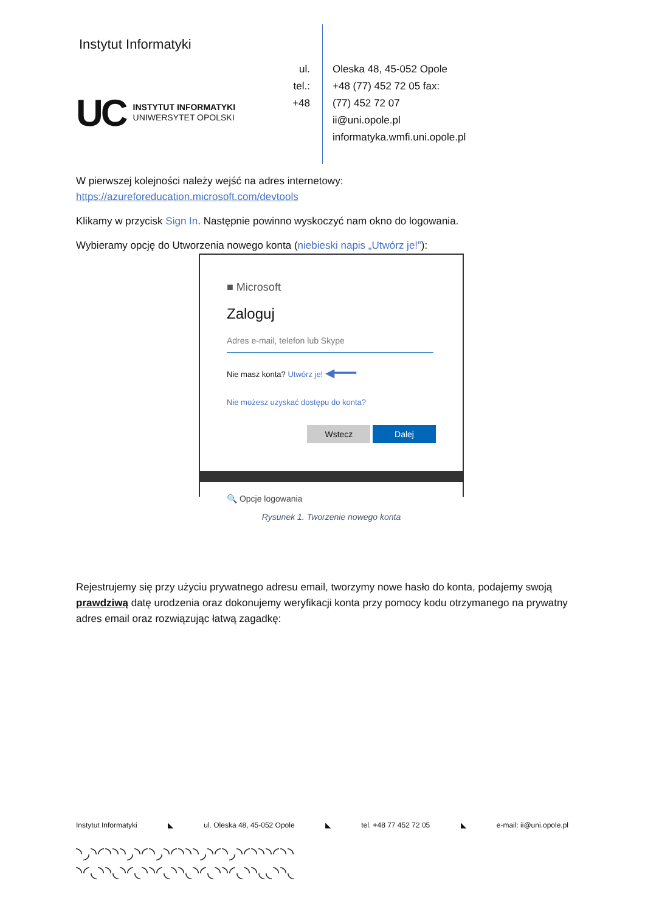Instytut Informatyki
UC
INSTYTUT INFORMATYKI
UNIWERSYTET OPOLSKI
ul.
tel.:
+48
Oleska 48, 45-052 Opole
+48 (77) 452 72 05 fax:
(77) 452 72 07
ii@uni.opole.pl
informatyka.wmfi.uni.opole.pl
W pierwszej kolejności należy wejść na adres internetowy:
https://azureforeducation.microsoft.com/devtools
Klikamy w przycisk Sign In. Następnie powinno wyskoczyć nam okno do logowania.
Wybieramy opcję do Utworzenia nowego konta (niebieski napis „Utwórz je!”):
■ Microsoft
Zaloguj
Adres e-mail, telefon lub Skype
Nie masz konta? Utwórz je! ◀━━━
Nie możesz uzyskać dostępu do konta?
Wstecz Dalej
🔍 Opcje logowania
Rysunek 1. Tworzenie nowego konta
Rejestrujemy się przy użyciu prywatnego adresu email, tworzymy nowe hasło do konta, podajemy swoją prawdziwą datę urodzenia oraz dokonujemy weryfikacji konta przy pomocy kodu otrzymanego na prywatny adres email oraz rozwiązując łatwą zagadkę:
Instytut Informatyki ◣ ul. Oleska 48, 45-052 Opole ◣ tel. +48 77 452 72 05 ◣ e-mail: ii@uni.opole.pl
◝◞◝◜◝◝◝◞◝◜◝◞◝◜◝◝◝◞◝◜◝◞◝◜◝◝◝◜◝◝
◝◜◟◝◝◟◝◜◟◝◝◜◟◝◝◟◝◜◟◝◝◜◟◝◝◟◟◝◝◟